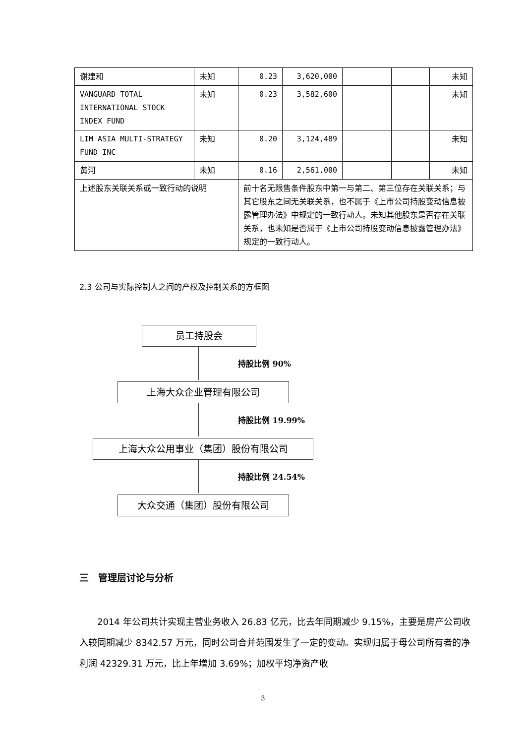| 谢建和 | 未知 | 0.23 | 3,620,000 | | | 未知 |
| VANGUARD TOTAL INTERNATIONAL STOCK INDEX FUND | 未知 | 0.23 | 3,582,600 | | | 未知 |
| LIM ASIA MULTI-STRATEGY FUND INC | 未知 | 0.20 | 3,124,489 | | | 未知 |
| 黄河 | 未知 | 0.16 | 2,561,000 | | | 未知 |
| 上述股东关联关系或一致行动的说明 | | 前十名无限售条件股东中第一与第二、第三位存在关联关系；与其它股东之间无关联关系，也不属于《上市公司持股变动信息披露管理办法》中规定的一致行动人。未知其他股东是否存在关联关系，也未知是否属于《上市公司持股变动信息披露管理办法》规定的一致行动人。 | | | | |
2.3 公司与实际控制人之间的产权及控制关系的方框图
员工持股会
持股比例 90%
上海大众企业管理有限公司
持股比例 19.99%
上海大众公用事业（集团）股份有限公司
持股比例 24.54%
大众交通（集团）股份有限公司
三　管理层讨论与分析
2014 年公司共计实现主营业务收入 26.83 亿元，比去年同期减少 9.15%，主要是房产公司收入较同期减少 8342.57 万元，同时公司合并范围发生了一定的变动。实现归属于母公司所有者的净利润 42329.31 万元，比上年增加 3.69%；加权平均净资产收
3